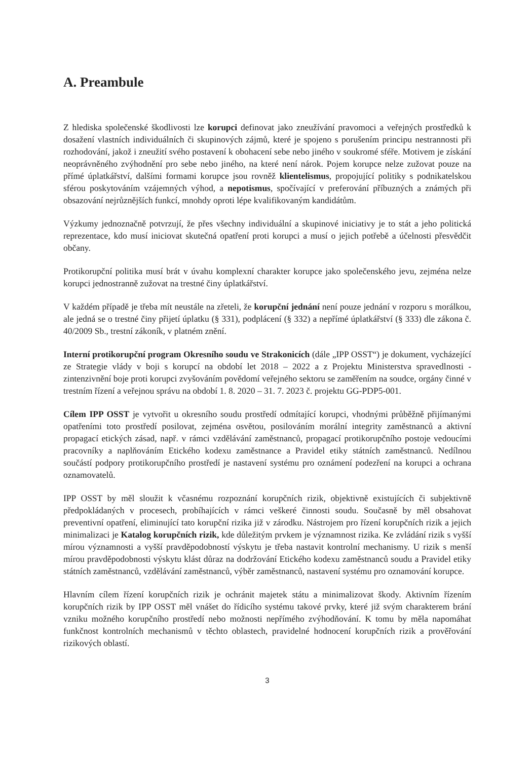A. Preambule
Z hlediska společenské škodlivosti lze korupci definovat jako zneužívání pravomoci a veřejných prostředků k dosažení vlastních individuálních či skupinových zájmů, které je spojeno s porušením principu nestrannosti při rozhodování, jakož i zneužití svého postavení k obohacení sebe nebo jiného v soukromé sféře. Motivem je získání neoprávněného zvýhodnění pro sebe nebo jiného, na které není nárok. Pojem korupce nelze zužovat pouze na přímé úplatkářství, dalšími formami korupce jsou rovněž klientelismus, propojující politiky s podnikatelskou sférou poskytováním vzájemných výhod, a nepotismus, spočívající v preferování příbuzných a známých při obsazování nejrůznějších funkcí, mnohdy oproti lépe kvalifikovaným kandidátům.
Výzkumy jednoznačně potvrzují, že přes všechny individuální a skupinové iniciativy je to stát a jeho politická reprezentace, kdo musí iniciovat skutečná opatření proti korupci a musí o jejich potřebě a účelnosti přesvědčit občany.
Protikorupční politika musí brát v úvahu komplexní charakter korupce jako společenského jevu, zejména nelze korupci jednostranně zužovat na trestné činy úplatkářství.
V každém případě je třeba mít neustále na zřeteli, že korupční jednání není pouze jednání v rozporu s morálkou, ale jedná se o trestné činy přijetí úplatku (§ 331), podplácení (§ 332) a nepřímé úplatkářství (§ 333) dle zákona č. 40/2009 Sb., trestní zákoník, v platném znění.
Interní protikorupční program Okresního soudu ve Strakonicích (dále „IPP OSST“) je dokument, vycházející ze Strategie vlády v boji s korupcí na období let 2018 – 2022 a z Projektu Ministerstva spravedlnosti - zintenzivnění boje proti korupci zvyšováním povědomí veřejného sektoru se zaměřením na soudce, orgány činné v trestním řízení a veřejnou správu na období 1. 8. 2020 – 31. 7. 2023 č. projektu GG-PDP5-001.
Cílem IPP OSST je vytvořit u okresního soudu prostředí odmítající korupci, vhodnými průběžně přijímanými opatřeními toto prostředí posilovat, zejména osvětou, posilováním morální integrity zaměstnanců a aktivní propagací etických zásad, např. v rámci vzdělávání zaměstnanců, propagací protikorupčního postoje vedoucími pracovníky a naplňováním Etického kodexu zaměstnance a Pravidel etiky státních zaměstnanců. Nedílnou součástí podpory protikorupčního prostředí je nastavení systému pro oznámení podezření na korupci a ochrana oznamovatelů.
IPP OSST by měl sloužit k včasnému rozpoznání korupčních rizik, objektivně existujících či subjektivně předpokládaných v procesech, probíhajících v rámci veškeré činnosti soudu. Současně by měl obsahovat preventivní opatření, eliminující tato korupční rizika již v zárodku. Nástrojem pro řízení korupčních rizik a jejich minimalizaci je Katalog korupčních rizik, kde důležitým prvkem je významnost rizika. Ke zvládání rizik s vyšší mírou významnosti a vyšší pravděpodobností výskytu je třeba nastavit kontrolní mechanismy. U rizik s menší mírou pravděpodobnosti výskytu klást důraz na dodržování Etického kodexu zaměstnanců soudu a Pravidel etiky státních zaměstnanců, vzdělávání zaměstnanců, výběr zaměstnanců, nastavení systému pro oznamování korupce.
Hlavním cílem řízení korupčních rizik je ochránit majetek státu a minimalizovat škody. Aktivním řízením korupčních rizik by IPP OSST měl vnášet do řídicího systému takové prvky, které již svým charakterem brání vzniku možného korupčního prostředí nebo možnosti nepřímého zvýhodňování. K tomu by měla napomáhat funkčnost kontrolních mechanismů v těchto oblastech, pravidelné hodnocení korupčních rizik a prověřování rizikových oblastí.
3